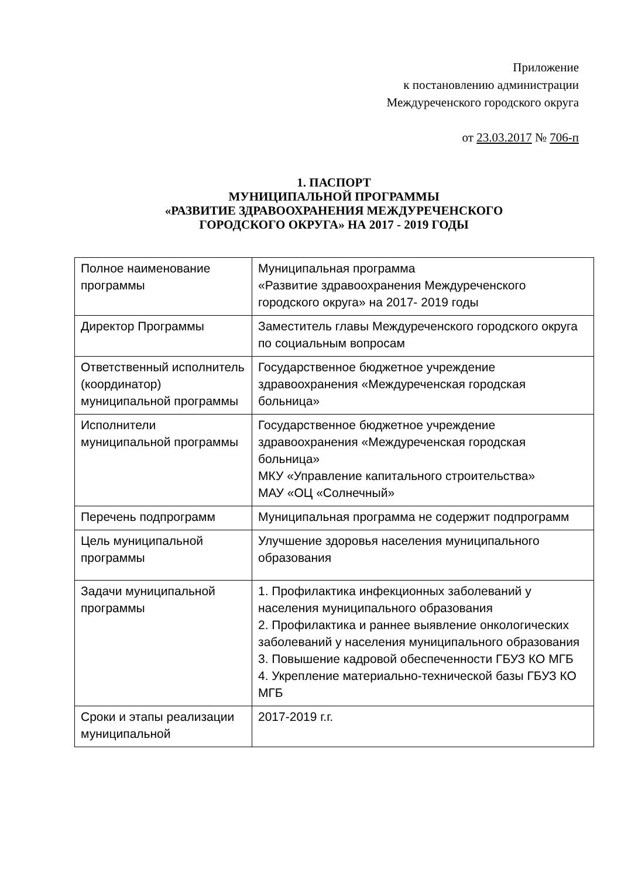Приложение
к постановлению администрации
Междуреченского городского округа
от 23.03.2017 № 706-п
1. ПАСПОРТ
МУНИЦИПАЛЬНОЙ ПРОГРАММЫ
«РАЗВИТИЕ ЗДРАВООХРАНЕНИЯ МЕЖДУРЕЧЕНСКОГО
ГОРОДСКОГО ОКРУГА» НА 2017 - 2019 ГОДЫ
| Полное наименование программы | Муниципальная программа «Развитие здравоохранения Междуреченского городского округа» на 2017- 2019 годы |
| Директор Программы | Заместитель главы Междуреченского городского округа по социальным вопросам |
| Ответственный исполнитель (координатор) муниципальной программы | Государственное бюджетное учреждение здравоохранения «Междуреченская городская больница» |
| Исполнители муниципальной программы | Государственное бюджетное учреждение здравоохранения «Междуреченская городская больница» МКУ «Управление капитального строительства» МАУ «ОЦ «Солнечный» |
| Перечень подпрограмм | Муниципальная программа не содержит подпрограмм |
| Цель муниципальной программы | Улучшение здоровья населения муниципального образования |
| Задачи муниципальной программы | 1. Профилактика инфекционных заболеваний у населения муниципального образования 2. Профилактика и раннее выявление онкологических заболеваний у населения муниципального образования 3. Повышение кадровой обеспеченности ГБУЗ КО МГБ 4. Укрепление материально-технической базы ГБУЗ КО МГБ |
| Сроки и этапы реализации муниципальной | 2017-2019 г.г. |